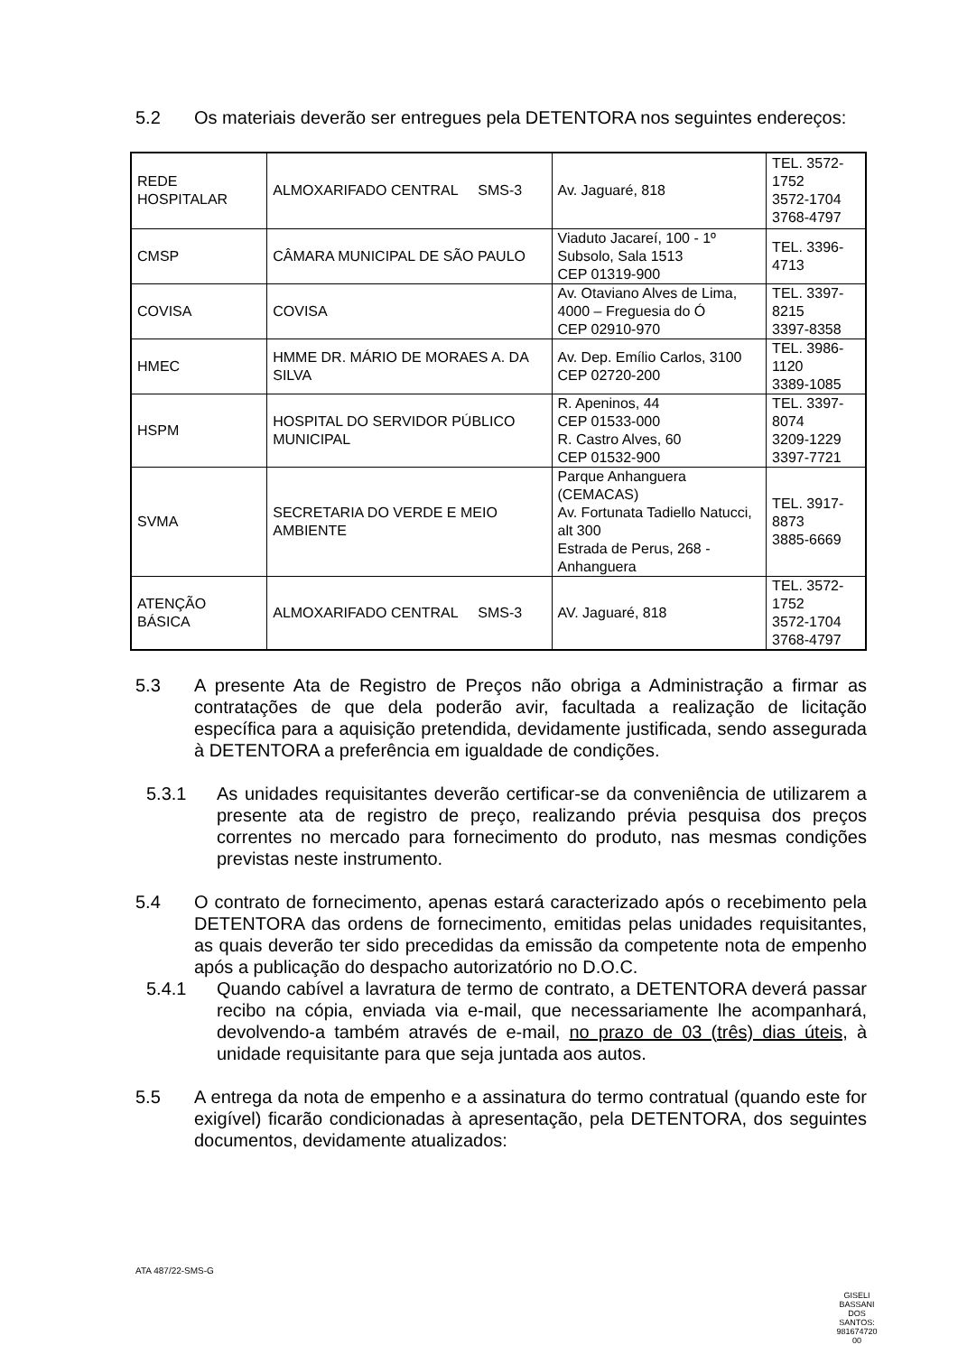5.2 Os materiais deverão ser entregues pela DETENTORA nos seguintes endereços:
| REDE HOSPITALAR | ALMOXARIFADO CENTRAL SMS-3 | Av. Jaguaré, 818 | TEL. 3572-1752 3572-1704 3768-4797 |
| CMSP | CÂMARA MUNICIPAL DE SÃO PAULO | Viaduto Jacareí, 100 - 1º Subsolo, Sala 1513 CEP 01319-900 | TEL. 3396-4713 |
| COVISA | COVISA | Av. Otaviano Alves de Lima, 4000 – Freguesia do Ó CEP 02910-970 | TEL. 3397-8215 3397-8358 |
| HMEC | HMME DR. MÁRIO DE MORAES A. DA SILVA | Av. Dep. Emílio Carlos, 3100 CEP 02720-200 | TEL. 3986-1120 3389-1085 |
| HSPM | HOSPITAL DO SERVIDOR PÚBLICO MUNICIPAL | R. Apeninos, 44 CEP 01533-000 R. Castro Alves, 60 CEP 01532-900 | TEL. 3397-8074 3209-1229 3397-7721 |
| SVMA | SECRETARIA DO VERDE E MEIO AMBIENTE | Parque Anhanguera (CEMACAS) Av. Fortunata Tadiello Natucci, alt 300 Estrada de Perus, 268 - Anhanguera | TEL. 3917-8873 3885-6669 |
| ATENÇÃO BÁSICA | ALMOXARIFADO CENTRAL SMS-3 | AV. Jaguaré, 818 | TEL. 3572-1752 3572-1704 3768-4797 |
5.3 A presente Ata de Registro de Preços não obriga a Administração a firmar as contratações de que dela poderão avir, facultada a realização de licitação específica para a aquisição pretendida, devidamente justificada, sendo assegurada à DETENTORA a preferência em igualdade de condições.
5.3.1 As unidades requisitantes deverão certificar-se da conveniência de utilizarem a presente ata de registro de preço, realizando prévia pesquisa dos preços correntes no mercado para fornecimento do produto, nas mesmas condições previstas neste instrumento.
5.4 O contrato de fornecimento, apenas estará caracterizado após o recebimento pela DETENTORA das ordens de fornecimento, emitidas pelas unidades requisitantes, as quais deverão ter sido precedidas da emissão da competente nota de empenho após a publicação do despacho autorizatório no D.O.C.
5.4.1 Quando cabível a lavratura de termo de contrato, a DETENTORA deverá passar recibo na cópia, enviada via e-mail, que necessariamente lhe acompanhará, devolvendo-a também através de e-mail, no prazo de 03 (três) dias úteis, à unidade requisitante para que seja juntada aos autos.
5.5 A entrega da nota de empenho e a assinatura do termo contratual (quando este for exigível) ficarão condicionadas à apresentação, pela DETENTORA, dos seguintes documentos, devidamente atualizados:
ATA 487/22-SMS-G
GISELI BASSANI DOS SANTOS: 981674720 00